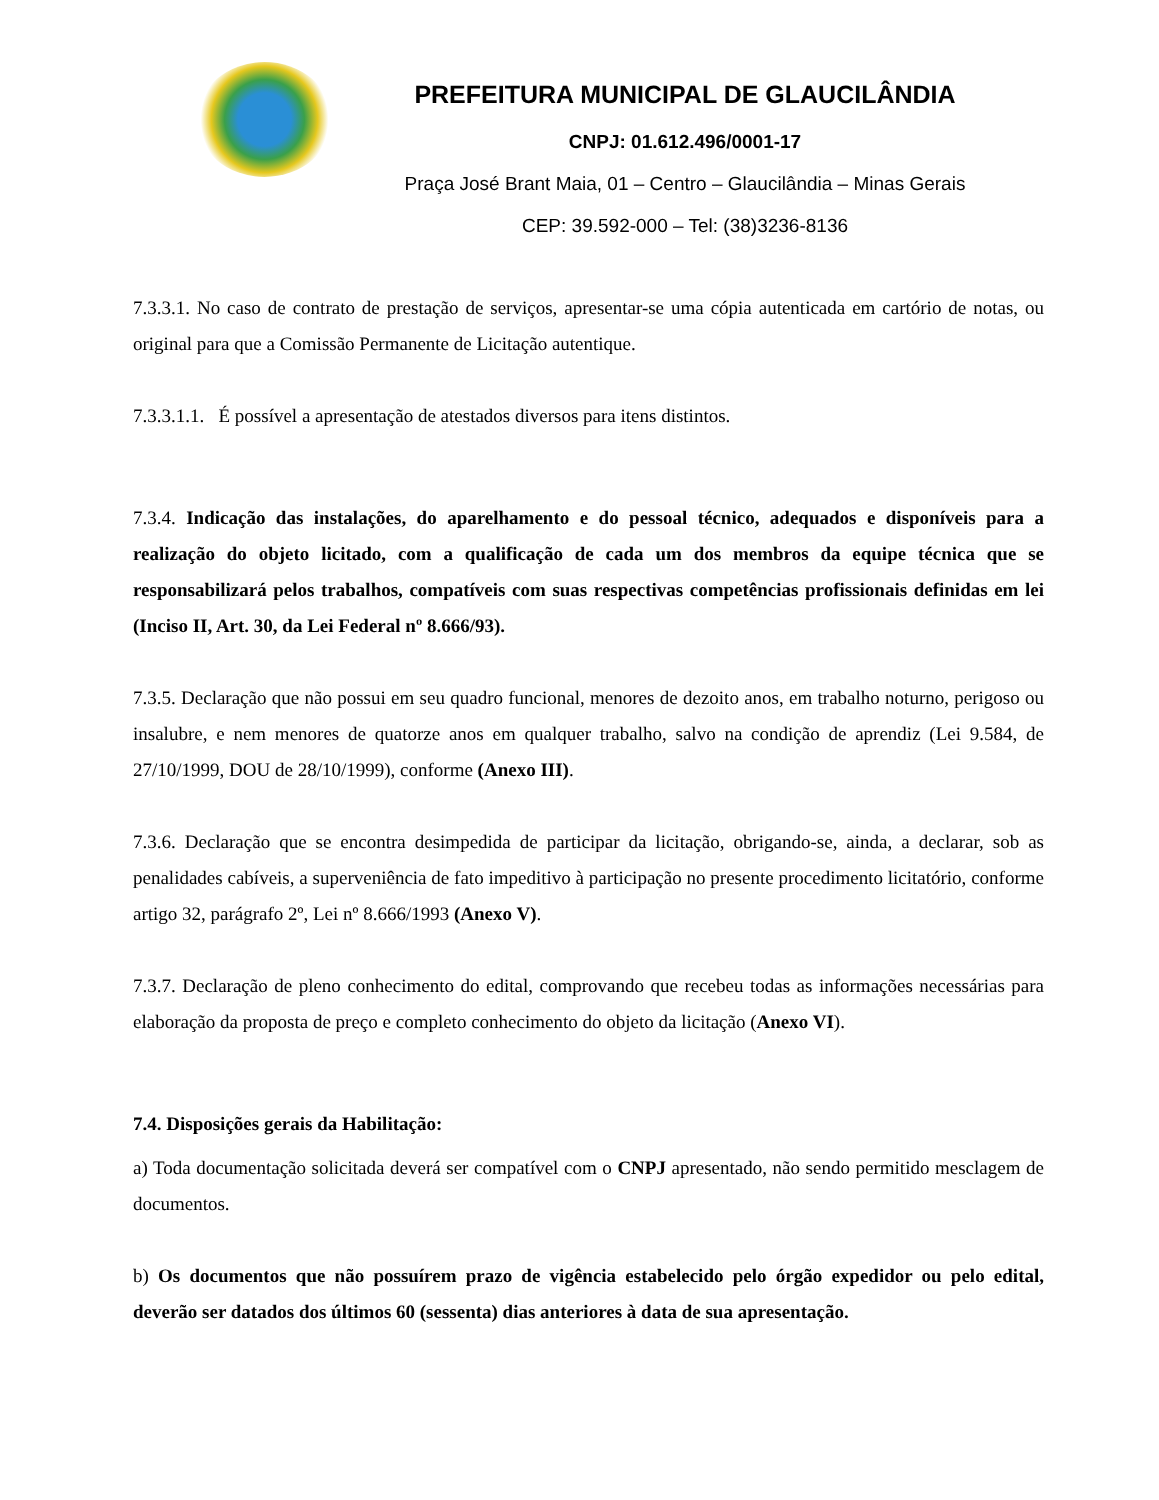PREFEITURA MUNICIPAL DE GLAUCILÂNDIA
CNPJ: 01.612.496/0001-17
Praça José Brant Maia, 01 – Centro – Glaucilândia – Minas Gerais
CEP: 39.592-000 – Tel: (38)3236-8136
7.3.3.1. No caso de contrato de prestação de serviços, apresentar-se uma cópia autenticada em cartório de notas, ou original para que a Comissão Permanente de Licitação autentique.
7.3.3.1.1. É possível a apresentação de atestados diversos para itens distintos.
7.3.4. Indicação das instalações, do aparelhamento e do pessoal técnico, adequados e disponíveis para a realização do objeto licitado, com a qualificação de cada um dos membros da equipe técnica que se responsabilizará pelos trabalhos, compatíveis com suas respectivas competências profissionais definidas em lei (Inciso II, Art. 30, da Lei Federal nº 8.666/93).
7.3.5. Declaração que não possui em seu quadro funcional, menores de dezoito anos, em trabalho noturno, perigoso ou insalubre, e nem menores de quatorze anos em qualquer trabalho, salvo na condição de aprendiz (Lei 9.584, de 27/10/1999, DOU de 28/10/1999), conforme (Anexo III).
7.3.6. Declaração que se encontra desimpedida de participar da licitação, obrigando-se, ainda, a declarar, sob as penalidades cabíveis, a superveniência de fato impeditivo à participação no presente procedimento licitatório, conforme artigo 32, parágrafo 2º, Lei nº 8.666/1993 (Anexo V).
7.3.7. Declaração de pleno conhecimento do edital, comprovando que recebeu todas as informações necessárias para elaboração da proposta de preço e completo conhecimento do objeto da licitação (Anexo VI).
7.4. Disposições gerais da Habilitação:
a) Toda documentação solicitada deverá ser compatível com o CNPJ apresentado, não sendo permitido mesclagem de documentos.
b) Os documentos que não possuírem prazo de vigência estabelecido pelo órgão expedidor ou pelo edital, deverão ser datados dos últimos 60 (sessenta) dias anteriores à data de sua apresentação.